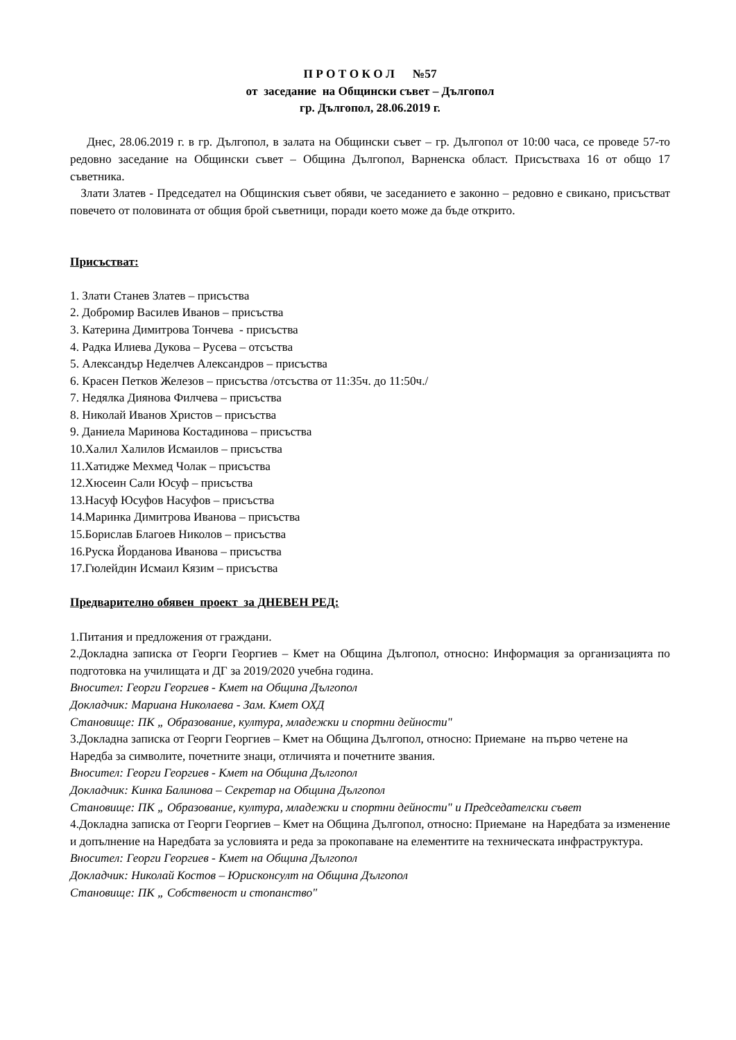П Р О Т О К О Л №57
от заседание на Общински съвет – Дългопол
гр. Дългопол, 28.06.2019 г.
Днес, 28.06.2019 г. в гр. Дългопол, в залата на Общински съвет – гр. Дългопол от 10:00 часа, се проведе 57-то редовно заседание на Общински съвет – Община Дългопол, Варненска област. Присъстваха 16 от общо 17 съветника.
Злати Златев - Председател на Общинския съвет обяви, че заседанието е законно – редовно е свикано, присъстват повечето от половината от общия брой съветници, поради което може да бъде открито.
Присъстват:
1. Злати Станев Златев – присъства
2. Добромир Василев Иванов – присъства
3. Катерина Димитрова Тончева - присъства
4. Радка Илиева Дукова – Русева – отсъства
5. Александър Неделчев Александров – присъства
6. Красен Петков Железов – присъства /отсъства от 11:35ч. до 11:50ч./
7. Недялка Диянова Филчева – присъства
8. Николай Иванов Христов – присъства
9. Даниела Маринова Костадинова – присъства
10.Халил Халилов Исмаилов – присъства
11.Хатидже Мехмед Чолак – присъства
12.Хюсеин Сали Юсуф – присъства
13.Насуф Юсуфов Насуфов – присъства
14.Маринка Димитрова Иванова – присъства
15.Борислав Благоев Николов – присъства
16.Руска Йорданова Иванова – присъства
17.Гюлейдин Исмаил Кязим – присъства
Предварително обявен проект за ДНЕВЕН РЕД:
1.Питания и предложения от граждани.
2.Докладна записка от Георги Георгиев – Кмет на Община Дългопол, относно: Информация за организацията по подготовка на училищата и ДГ за 2019/2020 учебна година.
Вносител: Георги Георгиев - Кмет на Община Дългопол
Докладчик: Мариана Николаева - Зам. Кмет ОХД
Становище: ПК „ Образование, култура, младежки и спортни дейности"
3.Докладна записка от Георги Георгиев – Кмет на Община Дългопол, относно: Приемане на първо четене на Наредба за символите, почетните знаци, отличията и почетните звания.
Вносител: Георги Георгиев - Кмет на Община Дългопол
Докладчик: Кинка Балинова – Секретар на Община Дългопол
Становище: ПК „ Образование, култура, младежки и спортни дейности" и Председателски съвет
4.Докладна записка от Георги Георгиев – Кмет на Община Дългопол, относно: Приемане на Наредбата за изменение и допълнение на Наредбата за условията и реда за прокопаване на елементите на техническата инфраструктура.
Вносител: Георги Георгиев - Кмет на Община Дългопол
Докладчик: Николай Костов – Юрисконсулт на Община Дългопол
Становище: ПК „ Собственост и стопанство"